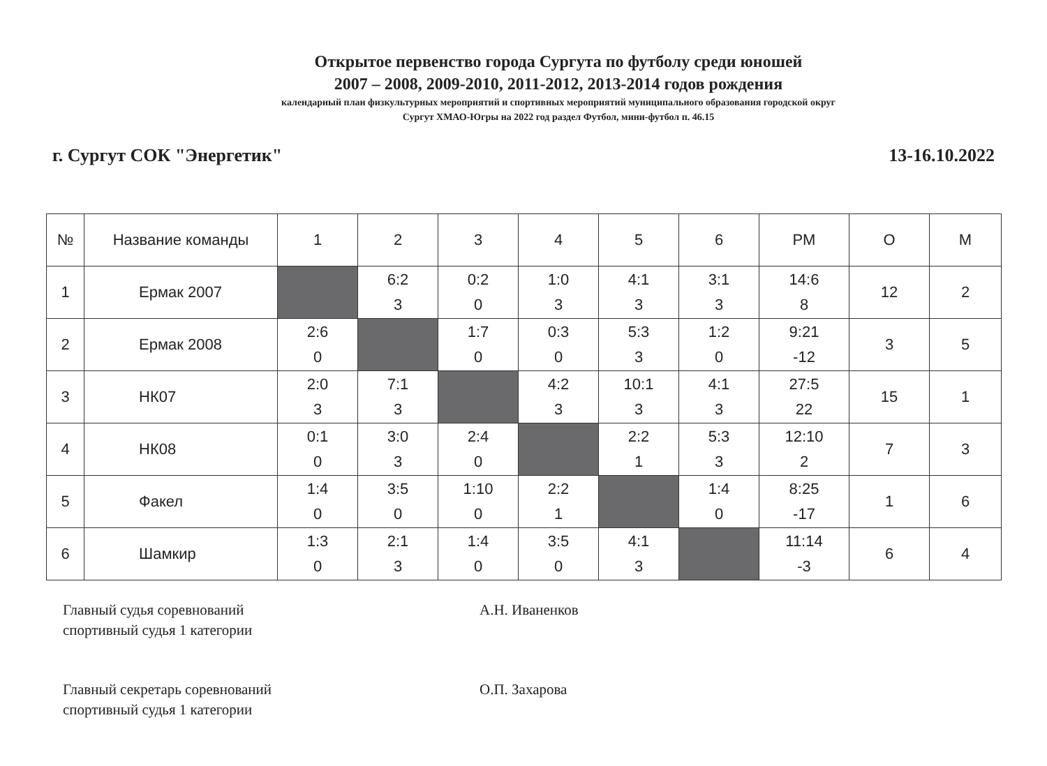Открытое первенство города Сургута по футболу среди юношей
2007 – 2008, 2009-2010, 2011-2012, 2013-2014 годов рождения
календарный план физкультурных мероприятий и спортивных мероприятий муниципального образования городской округ
Сургут ХМАО-Югры на 2022 год раздел Футбол, мини-футбол п. 46.15
г. Сургут СОК "Энергетик" 13-16.10.2022
| № | Название команды | 1 | 2 | 3 | 4 | 5 | 6 | РМ | О | М |
| --- | --- | --- | --- | --- | --- | --- | --- | --- | --- | --- |
| 1 | Ермак 2007 | | 6:2 3 | 0:2 0 | 1:0 3 | 4:1 3 | 3:1 3 | 14:6 8 | 12 | 2 |
| 2 | Ермак 2008 | 2:6 0 | | 1:7 0 | 0:3 0 | 5:3 3 | 1:2 0 | 9:21 -12 | 3 | 5 |
| 3 | НК07 | 2:0 3 | 7:1 3 | | 4:2 3 | 10:1 3 | 4:1 3 | 27:5 22 | 15 | 1 |
| 4 | НК08 | 0:1 0 | 3:0 3 | 2:4 0 | | 2:2 1 | 5:3 3 | 12:10 2 | 7 | 3 |
| 5 | Факел | 1:4 0 | 3:5 0 | 1:10 0 | 2:2 1 | | 1:4 0 | 8:25 -17 | 1 | 6 |
| 6 | Шамкир | 1:3 0 | 2:1 3 | 1:4 0 | 3:5 0 | 4:1 3 | | 11:14 -3 | 6 | 4 |
Главный судья соревнований
спортивный судья 1 категории
А.Н. Иваненков
Главный секретарь соревнований
спортивный судья 1 категории
О.П. Захарова